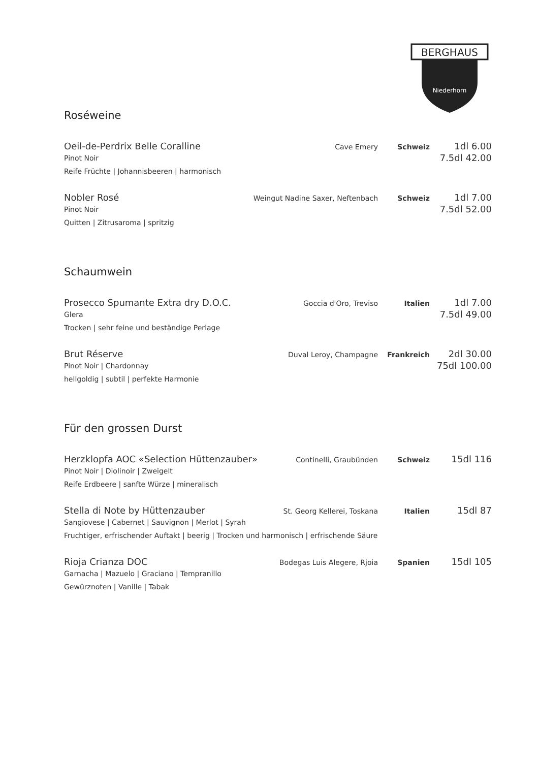BERGHAUS
Niederhorn
Roséweine
Oeil-de-Perdrix Belle Coralline Cave Emery Schweiz 1dl 6.00
Pinot Noir 7.5dl 42.00
Reife Früchte | Johannisbeeren | harmonisch
Nobler Rosé Weingut Nadine Saxer, Neftenbach Schweiz 1dl 7.00
Pinot Noir 7.5dl 52.00
Quitten | Zitrusaroma | spritzig
Schaumwein
Prosecco Spumante Extra dry D.O.C. Goccia d'Oro, Treviso Italien 1dl 7.00
Glera 7.5dl 49.00
Trocken | sehr feine und beständige Perlage
Brut Réserve Duval Leroy, Champagne Frankreich 2dl 30.00
Pinot Noir | Chardonnay 75dl 100.00
hellgoldig | subtil | perfekte Harmonie
Für den grossen Durst
Herzklopfa AOC «Selection Hüttenzauber» Continelli, Graubünden Schweiz 15dl 116
Pinot Noir | Diolinoir | Zweigelt
Reife Erdbeere | sanfte Würze | mineralisch
Stella di Note by Hüttenzauber St. Georg Kellerei, Toskana Italien 15dl 87
Sangiovese | Cabernet | Sauvignon | Merlot | Syrah
Fruchtiger, erfrischender Auftakt | beerig | Trocken und harmonisch | erfrischende Säure
Rioja Crianza DOC Bodegas Luis Alegere, Rjoia Spanien 15dl 105
Garnacha | Mazuelo | Graciano | Tempranillo
Gewürznoten | Vanille | Tabak